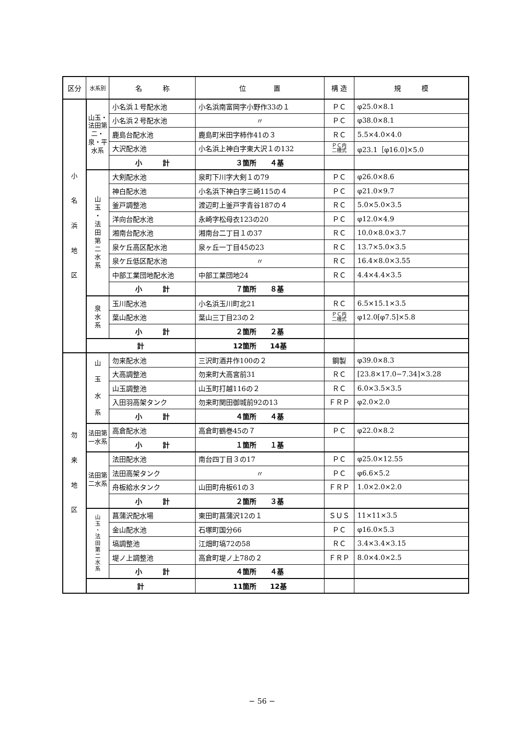| 区分 | 水系別 | 名 称 | 位 置 | 構 造 | 規 模 |
| --- | --- | --- | --- | --- | --- |
| 小 名 浜 地 区 | 山玉・法田第二・泉・平水系 | 小名浜１号配水池 | 小名浜南富岡字小野作33の１ | ＰＣ | φ25.0×8.1 |
| | | 小名浜２号配水池 | 〃 | ＰＣ | φ38.0×8.1 |
| | | 鹿島台配水池 | 鹿島町米田字柿作41の３ | ＲＣ | 5.5×4.0×4.0 |
| | | 大沢配水池 | 小名浜上神白字東大沢１の132 | ＰＣ内 二槽式 | φ23.1［φ16.0]×5.0 |
| | | 小 計 | ３箇所 ４基 | | |
| | 山 玉 ・ 法 田 第 二 水 系 | 大剣配水池 | 泉町下川字大剣１の79 | ＰＣ | φ26.0×8.6 |
| | | 神白配水池 | 小名浜下神白字三崎115の４ | ＰＣ | φ21.0×9.7 |
| | | 釜戸調整池 | 渡辺町上釜戸字青谷187の４ | ＲＣ | 5.0×5.0×3.5 |
| | | 洋向台配水池 | 永崎字松母衣123の20 | ＰＣ | φ12.0×4.9 |
| | | 湘南台配水池 | 湘南台二丁目１の37 | ＲＣ | 10.0×8.0×3.7 |
| | | 泉ケ丘高区配水池 | 泉ヶ丘一丁目45の23 | ＲＣ | 13.7×5.0×3.5 |
| | | 泉ケ丘低区配水池 | 〃 | ＲＣ | 16.4×8.0×3.55 |
| | | 中部工業団地配水池 | 中部工業団地24 | ＲＣ | 4.4×4.4×3.5 |
| | | 小 計 | ７箇所 ８基 | | |
| | 泉 水 系 | 玉川配水池 | 小名浜玉川町北21 | ＲＣ | 6.5×15.1×3.5 |
| | | 葉山配水池 | 葉山三丁目23の２ | ＰＣ内 二槽式 | φ12.0[φ7.5]×5.8 |
| | | 小 計 | ２箇所 ２基 | | |
| | 計 | | 12箇所 14基 | | |
| 勿 来 地 区 | 山 玉 水 系 | 勿来配水池 | 三沢町酒井作100の２ | 鋼製 | φ39.0×8.3 |
| | | 大高調整池 | 勿来町大高宮前31 | ＲＣ | [23.8×17.0−7.34]×3.28 |
| | | 山玉調整池 | 山玉町打越116の２ | ＲＣ | 6.0×3.5×3.5 |
| | | 入田羽高架タンク | 勿来町関田御城前92の13 | ＦＲＰ | φ2.0×2.0 |
| | | 小 計 | ４箇所 ４基 | | |
| | 法田第一水系 | 高倉配水池 | 高倉町鶴巻45の７ | ＰＣ | φ22.0×8.2 |
| | | 小 計 | １箇所 １基 | | |
| | 法田第二水系 | 法田配水池 | 南台四丁目３の17 | ＰＣ | φ25.0×12.55 |
| | | 法田高架タンク | 〃 | ＰＣ | φ6.6×5.2 |
| | | 舟板給水タンク | 山田町舟板61の３ | ＦＲＰ | 1.0×2.0×2.0 |
| | | 小 計 | ２箇所 ３基 | | |
| | 山 玉 ・ 法 田 第 二 水 系 | 菖蒲沢配水場 | 東田町菖蒲沢12の１ | ＳＵＳ | 11×11×3.5 |
| | | 金山配水池 | 石塚町国分66 | ＰＣ | φ16.0×5.3 |
| | | 塙調整池 | 江畑町塙72の58 | ＲＣ | 3.4×3.4×3.15 |
| | | 堤ノ上調整池 | 高倉町堤ノ上78の２ | ＦＲＰ | 8.0×4.0×2.5 |
| | | 小 計 | ４箇所 ４基 | | |
| | 計 | | 11箇所 12基 | | |
− 56 −